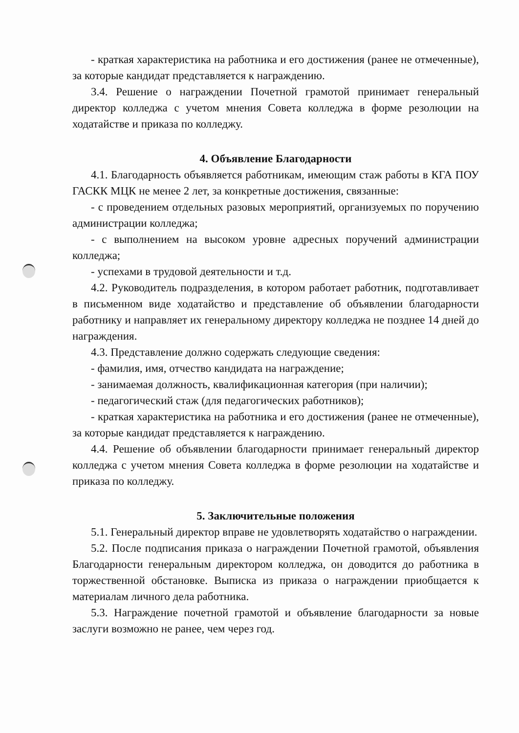- краткая характеристика на работника и его достижения (ранее не отмеченные), за которые кандидат представляется к награждению.
3.4. Решение о награждении Почетной грамотой принимает генеральный директор колледжа с учетом мнения Совета колледжа в форме резолюции на ходатайстве и приказа по колледжу.
4. Объявление Благодарности
4.1. Благодарность объявляется работникам, имеющим стаж работы в КГА ПОУ ГАСКК МЦК не менее 2 лет, за конкретные достижения, связанные:
- с проведением отдельных разовых мероприятий, организуемых по поручению администрации колледжа;
- с выполнением на высоком уровне адресных поручений администрации колледжа;
- успехами в трудовой деятельности и т.д.
4.2. Руководитель подразделения, в котором работает работник, подготавливает в письменном виде ходатайство и представление об объявлении благодарности работнику и направляет их генеральному директору колледжа не позднее 14 дней до награждения.
4.3. Представление должно содержать следующие сведения:
- фамилия, имя, отчество кандидата на награждение;
- занимаемая должность, квалификационная категория (при наличии);
- педагогический стаж (для педагогических работников);
- краткая характеристика на работника и его достижения (ранее не отмеченные), за которые кандидат представляется к награждению.
4.4. Решение об объявлении благодарности принимает генеральный директор колледжа с учетом мнения Совета колледжа в форме резолюции на ходатайстве и приказа по колледжу.
5. Заключительные положения
5.1. Генеральный директор вправе не удовлетворять ходатайство о награждении.
5.2. После подписания приказа о награждении Почетной грамотой, объявления Благодарности генеральным директором колледжа, он доводится до работника в торжественной обстановке. Выписка из приказа о награждении приобщается к материалам личного дела работника.
5.3. Награждение почетной грамотой и объявление благодарности за новые заслуги возможно не ранее, чем через год.